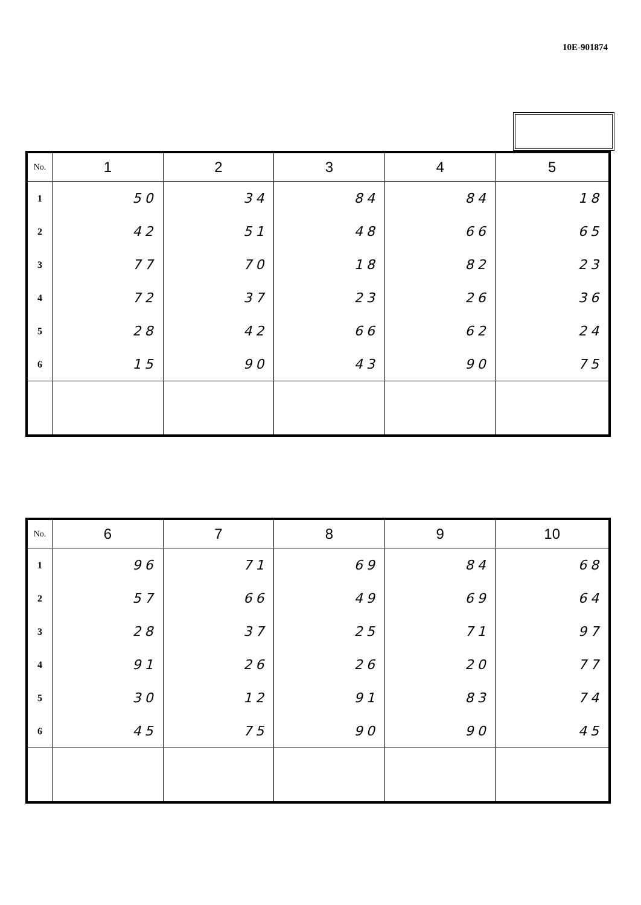10E-901874
| No. | 1 | 2 | 3 | 4 | 5 |
| --- | --- | --- | --- | --- | --- |
| 1 | 50 | 34 | 84 | 84 | 18 |
| 2 | 42 | 51 | 48 | 66 | 65 |
| 3 | 77 | 70 | 18 | 82 | 23 |
| 4 | 72 | 37 | 23 | 26 | 36 |
| 5 | 28 | 42 | 66 | 62 | 24 |
| 6 | 15 | 90 | 43 | 90 | 75 |
| No. | 6 | 7 | 8 | 9 | 10 |
| --- | --- | --- | --- | --- | --- |
| 1 | 96 | 71 | 69 | 84 | 68 |
| 2 | 57 | 66 | 49 | 69 | 64 |
| 3 | 28 | 37 | 25 | 71 | 97 |
| 4 | 91 | 26 | 26 | 20 | 77 |
| 5 | 30 | 12 | 91 | 83 | 74 |
| 6 | 45 | 75 | 90 | 90 | 45 |